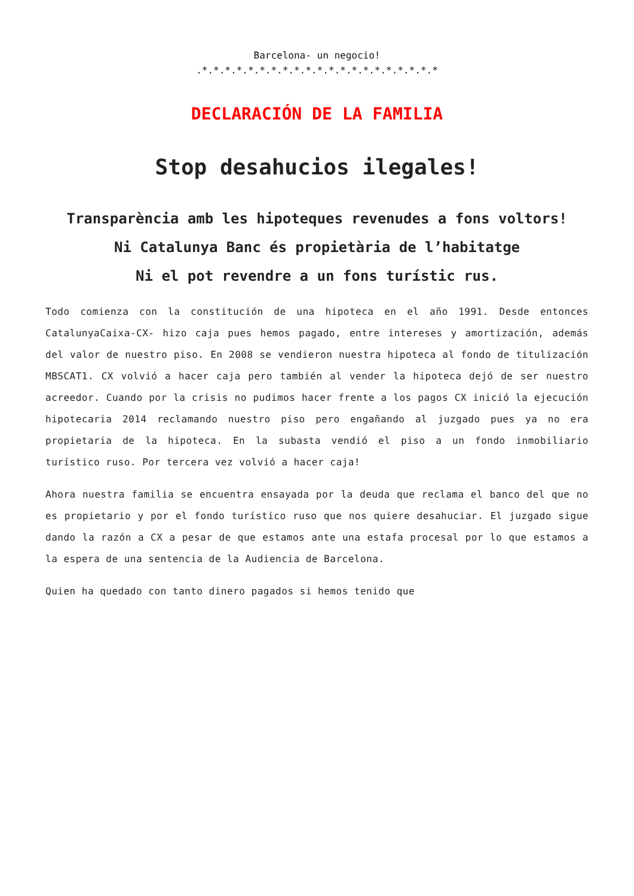Barcelona- un negocio!
.*.*.*.*.*.*.*.*.*.*.*.*.*.*.*.*.*.*.*.*.*
DECLARACIÓN DE LA FAMILIA
Stop desahucios ilegales!
Transparència amb les hipoteques revenudes a fons voltors!
Ni Catalunya Banc és propietària de l’habitatge
Ni el pot revendre a un fons turístic rus.
Todo comienza con la constitución de una hipoteca en el año 1991. Desde entonces CatalunyaCaixa-CX- hizo caja pues hemos pagado, entre intereses y amortización, además del valor de nuestro piso. En 2008 se vendieron nuestra hipoteca al fondo de titulización MBSCAT1. CX volvió a hacer caja pero también al vender la hipoteca dejó de ser nuestro acreedor. Cuando por la crisis no pudimos hacer frente a los pagos CX inició la ejecución hipotecaria 2014 reclamando nuestro piso pero engañando al juzgado pues ya no era propietaria de la hipoteca. En la subasta vendió el piso a un fondo inmobiliario turístico ruso. Por tercera vez volvió a hacer caja!
Ahora nuestra familia se encuentra ensayada por la deuda que reclama el banco del que no es propietario y por el fondo turístico ruso que nos quiere desahuciar. El juzgado sigue dando la razón a CX a pesar de que estamos ante una estafa procesal por lo que estamos a la espera de una sentencia de la Audiencia de Barcelona.
Quien ha quedado con tanto dinero pagados si hemos tenido que